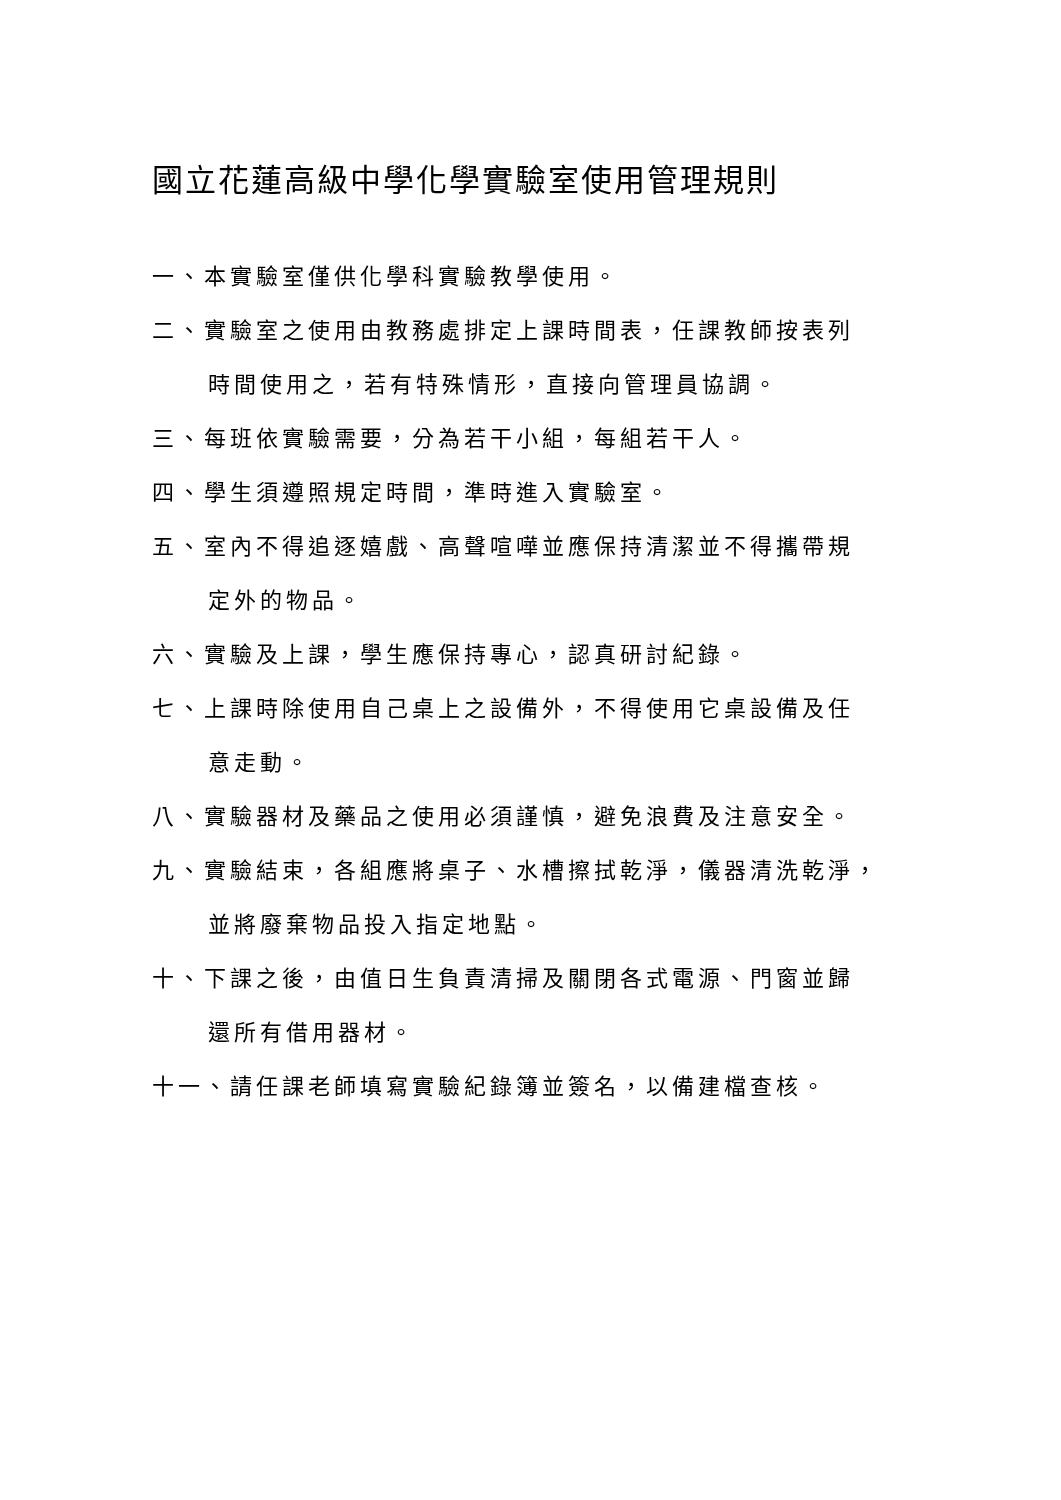國立花蓮高級中學化學實驗室使用管理規則
一、本實驗室僅供化學科實驗教學使用。
二、實驗室之使用由教務處排定上課時間表，任課教師按表列
時間使用之，若有特殊情形，直接向管理員協調。
三、每班依實驗需要，分為若干小組，每組若干人。
四、學生須遵照規定時間，準時進入實驗室。
五、室內不得追逐嬉戲、高聲喧嘩並應保持清潔並不得攜帶規
定外的物品。
六、實驗及上課，學生應保持專心，認真研討紀錄。
七、上課時除使用自己桌上之設備外，不得使用它桌設備及任
意走動。
八、實驗器材及藥品之使用必須謹慎，避免浪費及注意安全。
九、實驗結束，各組應將桌子、水槽擦拭乾淨，儀器清洗乾淨，
並將廢棄物品投入指定地點。
十、下課之後，由值日生負責清掃及關閉各式電源、門窗並歸
還所有借用器材。
十一、請任課老師填寫實驗紀錄簿並簽名，以備建檔查核。